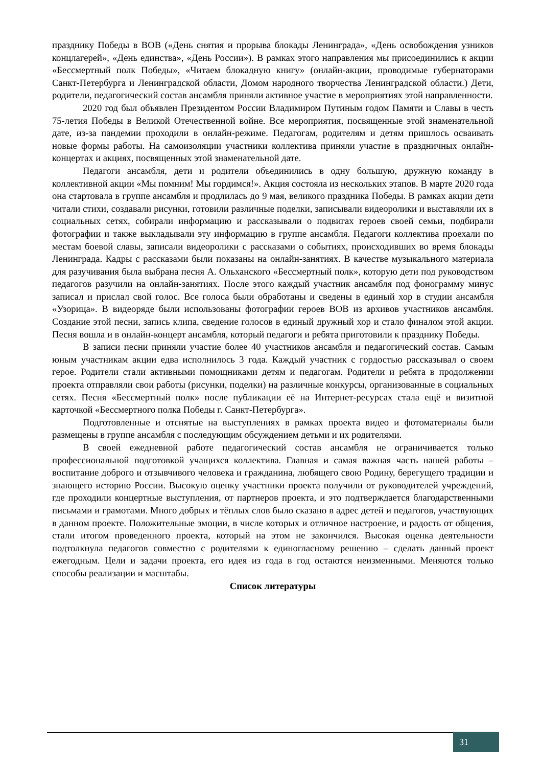празднику Победы в ВОВ («День снятия и прорыва блокады Ленинграда», «День освобождения узников концлагерей», «День единства», «День России»). В рамках этого направления мы присоединились к акции «Бессмертный полк Победы», «Читаем блокадную книгу» (онлайн-акции, проводимые губернаторами Санкт-Петербурга и Ленинградской области, Домом народного творчества Ленинградской области.) Дети, родители, педагогический состав ансамбля приняли активное участие в мероприятиях этой направленности.
2020 год был объявлен Президентом России Владимиром Путиным годом Памяти и Славы в честь 75-летия Победы в Великой Отечественной войне. Все мероприятия, посвященные этой знаменательной дате, из-за пандемии проходили в онлайн-режиме. Педагогам, родителям и детям пришлось осваивать новые формы работы. На самоизоляции участники коллектива приняли участие в праздничных онлайн-концертах и акциях, посвященных этой знаменательной дате.
Педагоги ансамбля, дети и родители объединились в одну большую, дружную команду в коллективной акции «Мы помним! Мы гордимся!». Акция состояла из нескольких этапов. В марте 2020 года она стартовала в группе ансамбля и продлилась до 9 мая, великого праздника Победы. В рамках акции дети читали стихи, создавали рисунки, готовили различные поделки, записывали видеоролики и выставляли их в социальных сетях, собирали информацию и рассказывали о подвигах героев своей семьи, подбирали фотографии и также выкладывали эту информацию в группе ансамбля. Педагоги коллектива проехали по местам боевой славы, записали видеоролики с рассказами о событиях, происходивших во время блокады Ленинграда. Кадры с рассказами были показаны на онлайн-занятиях. В качестве музыкального материала для разучивания была выбрана песня А. Ольханского «Бессмертный полк», которую дети под руководством педагогов разучили на онлайн-занятиях. После этого каждый участник ансамбля под фонограмму минус записал и прислал свой голос. Все голоса были обработаны и сведены в единый хор в студии ансамбля «Узорица». В видеоряде были использованы фотографии героев ВОВ из архивов участников ансамбля. Создание этой песни, запись клипа, сведение голосов в единый дружный хор и стало финалом этой акции. Песня вошла и в онлайн-концерт ансамбля, который педагоги и ребята приготовили к празднику Победы.
В записи песни приняли участие более 40 участников ансамбля и педагогический состав. Самым юным участникам акции едва исполнилось 3 года. Каждый участник с гордостью рассказывал о своем герое. Родители стали активными помощниками детям и педагогам. Родители и ребята в продолжении проекта отправляли свои работы (рисунки, поделки) на различные конкурсы, организованные в социальных сетях. Песня «Бессмертный полк» после публикации её на Интернет-ресурсах стала ещё и визитной карточкой «Бессмертного полка Победы г. Санкт-Петербурга».
Подготовленные и отснятые на выступлениях в рамках проекта видео и фотоматериалы были размещены в группе ансамбля с последующим обсуждением детьми и их родителями.
В своей ежедневной работе педагогический состав ансамбля не ограничивается только профессиональной подготовкой учащихся коллектива. Главная и самая важная часть нашей работы – воспитание доброго и отзывчивого человека и гражданина, любящего свою Родину, берегущего традиции и знающего историю России. Высокую оценку участники проекта получили от руководителей учреждений, где проходили концертные выступления, от партнеров проекта, и это подтверждается благодарственными письмами и грамотами. Много добрых и тёплых слов было сказано в адрес детей и педагогов, участвующих в данном проекте. Положительные эмоции, в числе которых и отличное настроение, и радость от общения, стали итогом проведенного проекта, который на этом не закончился. Высокая оценка деятельности подтолкнула педагогов совместно с родителями к единогласному решению – сделать данный проект ежегодным. Цели и задачи проекта, его идея из года в год остаются неизменными. Меняются только способы реализации и масштабы.
Список литературы
31